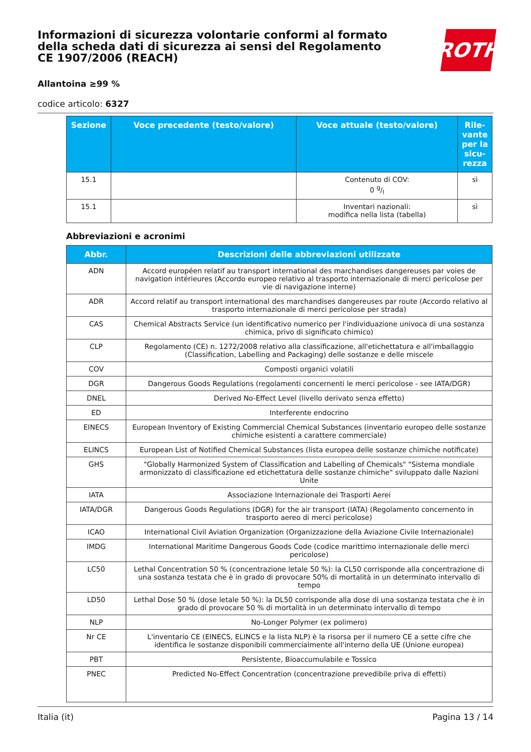Informazioni di sicurezza volontarie conformi al formato della scheda dati di sicurezza ai sensi del Regolamento CE 1907/2006 (REACH)
ROTH
Allantoina ≥99 %
codice articolo: 6327
| Sezione | Voce precedente (testo/valore) | Voce attuale (testo/valore) | Rile-vante per la sicu-rezza |
| --- | --- | --- | --- |
| 15.1 | | Contenuto di COV: 0 g/l | sì |
| 15.1 | | Inventari nazionali: modifica nella lista (tabella) | sì |
Abbreviazioni e acronimi
| Abbr. | Descrizioni delle abbreviazioni utilizzate |
| --- | --- |
| ADN | Accord européen relatif au transport international des marchandises dangereuses par voies de navigation intérieures (Accordo europeo relativo al trasporto internazionale di merci pericolose per vie di navigazione interne) |
| ADR | Accord relatif au transport international des marchandises dangereuses par route (Accordo relativo al trasporto internazionale di merci pericolose per strada) |
| CAS | Chemical Abstracts Service (un identificativo numerico per l'individuazione univoca di una sostanza chimica, privo di significato chimico) |
| CLP | Regolamento (CE) n. 1272/2008 relativo alla classificazione, all'etichettatura e all'imballaggio (Classification, Labelling and Packaging) delle sostanze e delle miscele |
| COV | Composti organici volatili |
| DGR | Dangerous Goods Regulations (regolamenti concernenti le merci pericolose - see IATA/DGR) |
| DNEL | Derived No-Effect Level (livello derivato senza effetto) |
| ED | Interferente endocrino |
| EINECS | European Inventory of Existing Commercial Chemical Substances (inventario europeo delle sostanze chimiche esistenti a carattere commerciale) |
| ELINCS | European List of Notified Chemical Substances (lista europea delle sostanze chimiche notificate) |
| GHS | "Globally Harmonized System of Classification and Labelling of Chemicals" "Sistema mondiale armonizzato di classificazione ed etichettatura delle sostanze chimiche" sviluppato dalle Nazioni Unite |
| IATA | Associazione Internazionale dei Trasporti Aerei |
| IATA/DGR | Dangerous Goods Regulations (DGR) for the air transport (IATA) (Regolamento concernento in trasporto aereo di merci pericolose) |
| ICAO | International Civil Aviation Organization (Organizzazione della Aviazione Civile Internazionale) |
| IMDG | International Maritime Dangerous Goods Code (codice marittimo internazionale delle merci pericolose) |
| LC50 | Lethal Concentration 50 % (concentrazione letale 50 %): la CL50 corrisponde alla concentrazione di una sostanza testata che è in grado di provocare 50% di mortalità in un determinato intervallo di tempo |
| LD50 | Lethal Dose 50 % (dose letale 50 %): la DL50 corrisponde alla dose di una sostanza testata che è in grado di provocare 50 % di mortalità in un determinato intervallo di tempo |
| NLP | No-Longer Polymer (ex polimero) |
| Nr CE | L'inventario CE (EINECS, ELINCS e la lista NLP) è la risorsa per il numero CE a sette cifre che identifica le sostanze disponibili commercialmente all'interno della UE (Unione europea) |
| PBT | Persistente, Bioaccumulabile e Tossico |
| PNEC | Predicted No-Effect Concentration (concentrazione prevedibile priva di effetti) |
Italia (it) Pagina 13 / 14